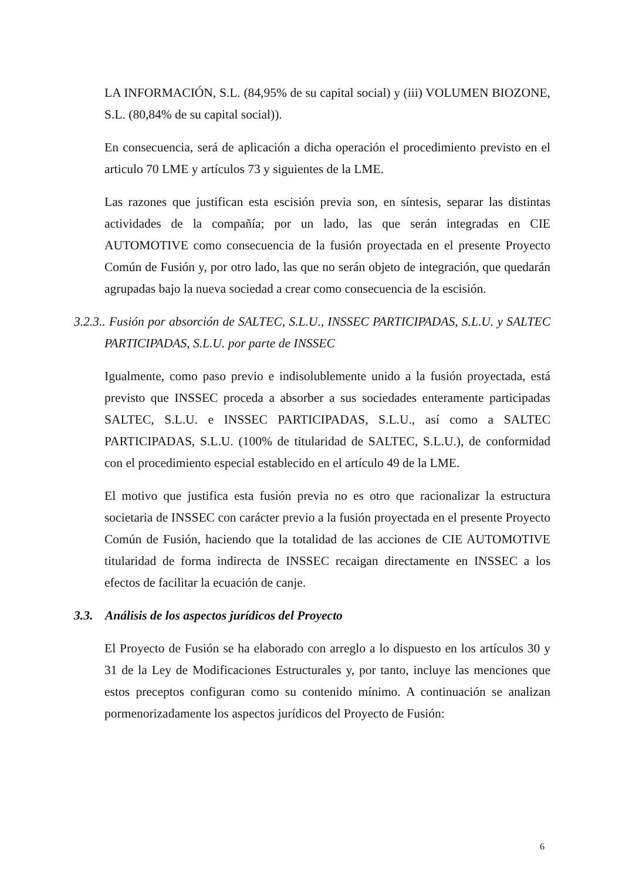LA INFORMACIÓN, S.L. (84,95% de su capital social) y (iii) VOLUMEN BIOZONE, S.L. (80,84% de su capital social)).
En consecuencia, será de aplicación a dicha operación el procedimiento previsto en el articulo 70 LME y artículos 73 y siguientes de la LME.
Las razones que justifican esta escisión previa son, en síntesis, separar las distintas actividades de la compañía; por un lado, las que serán integradas en CIE AUTOMOTIVE como consecuencia de la fusión proyectada en el presente Proyecto Común de Fusión y, por otro lado, las que no serán objeto de integración, que quedarán agrupadas bajo la nueva sociedad a crear como consecuencia de la escisión.
3.2.3.. Fusión por absorción de SALTEC, S.L.U., INSSEC PARTICIPADAS, S.L.U. y SALTEC PARTICIPADAS, S.L.U. por parte de INSSEC
Igualmente, como paso previo e indisolublemente unido a la fusión proyectada, está previsto que INSSEC proceda a absorber a sus sociedades enteramente participadas SALTEC, S.L.U. e INSSEC PARTICIPADAS, S.L.U., así como a SALTEC PARTICIPADAS, S.L.U. (100% de titularidad de SALTEC, S.L.U.), de conformidad con el procedimiento especial establecido en el artículo 49 de la LME.
El motivo que justifica esta fusión previa no es otro que racionalizar la estructura societaria de INSSEC con carácter previo a la fusión proyectada en el presente Proyecto Común de Fusión, haciendo que la totalidad de las acciones de CIE AUTOMOTIVE titularidad de forma indirecta de INSSEC recaigan directamente en INSSEC a los efectos de facilitar la ecuación de canje.
3.3. Análisis de los aspectos jurídicos del Proyecto
El Proyecto de Fusión se ha elaborado con arreglo a lo dispuesto en los artículos 30 y 31 de la Ley de Modificaciones Estructurales y, por tanto, incluye las menciones que estos preceptos configuran como su contenido mínimo. A continuación se analizan pormenorizadamente los aspectos jurídicos del Proyecto de Fusión:
6